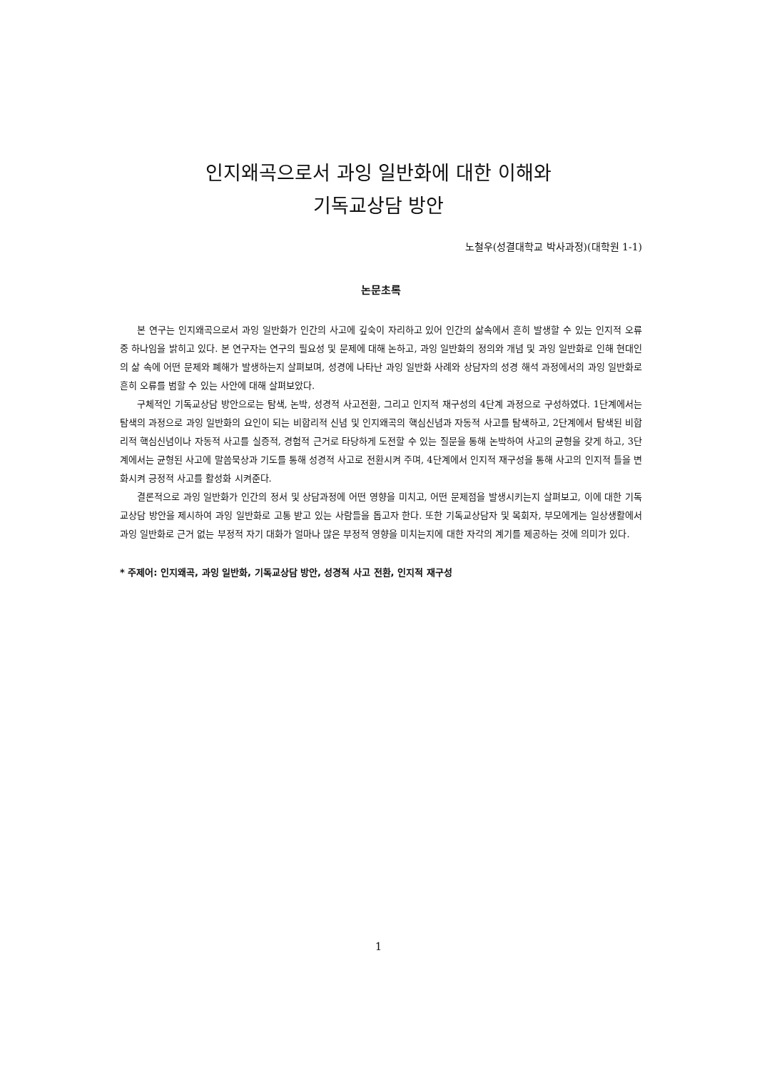인지왜곡으로서 과잉 일반화에 대한 이해와
기독교상담 방안
노철우(성결대학교 박사과정)(대학원 1-1)
논문초록
본 연구는 인지왜곡으로서 과잉 일반화가 인간의 사고에 깊숙이 자리하고 있어 인간의 삶속에서 흔히 발생할 수 있는 인지적 오류 중 하나임을 밝히고 있다. 본 연구자는 연구의 필요성 및 문제에 대해 논하고, 과잉 일반화의 정의와 개념 및 과잉 일반화로 인해 현대인의 삶 속에 어떤 문제와 폐해가 발생하는지 살펴보며, 성경에 나타난 과잉 일반화 사례와 상담자의 성경 해석 과정에서의 과잉 일반화로 흔히 오류를 범할 수 있는 사안에 대해 살펴보았다.
구체적인 기독교상담 방안으로는 탐색, 논박, 성경적 사고전환, 그리고 인지적 재구성의 4단계 과정으로 구성하였다. 1단계에서는 탐색의 과정으로 과잉 일반화의 요인이 되는 비합리적 신념 및 인지왜곡의 핵심신념과 자동적 사고를 탐색하고, 2단계에서 탐색된 비합리적 핵심신념이나 자동적 사고를 실증적, 경험적 근거로 타당하게 도전할 수 있는 질문을 통해 논박하여 사고의 균형을 갖게 하고, 3단계에서는 균형된 사고에 말씀묵상과 기도를 통해 성경적 사고로 전환시켜 주며, 4단계에서 인지적 재구성을 통해 사고의 인지적 틀을 변화시켜 긍정적 사고를 활성화 시켜준다.
결론적으로 과잉 일반화가 인간의 정서 및 상담과정에 어떤 영향을 미치고, 어떤 문제점을 발생시키는지 살펴보고, 이에 대한 기독교상담 방안을 제시하여 과잉 일반화로 고통 받고 있는 사람들을 돕고자 한다. 또한 기독교상담자 및 목회자, 부모에게는 일상생활에서 과잉 일반화로 근거 없는 부정적 자기 대화가 얼마나 많은 부정적 영향을 미치는지에 대한 자각의 계기를 제공하는 것에 의미가 있다.
* 주제어: 인지왜곡, 과잉 일반화, 기독교상담 방안, 성경적 사고 전환, 인지적 재구성
1